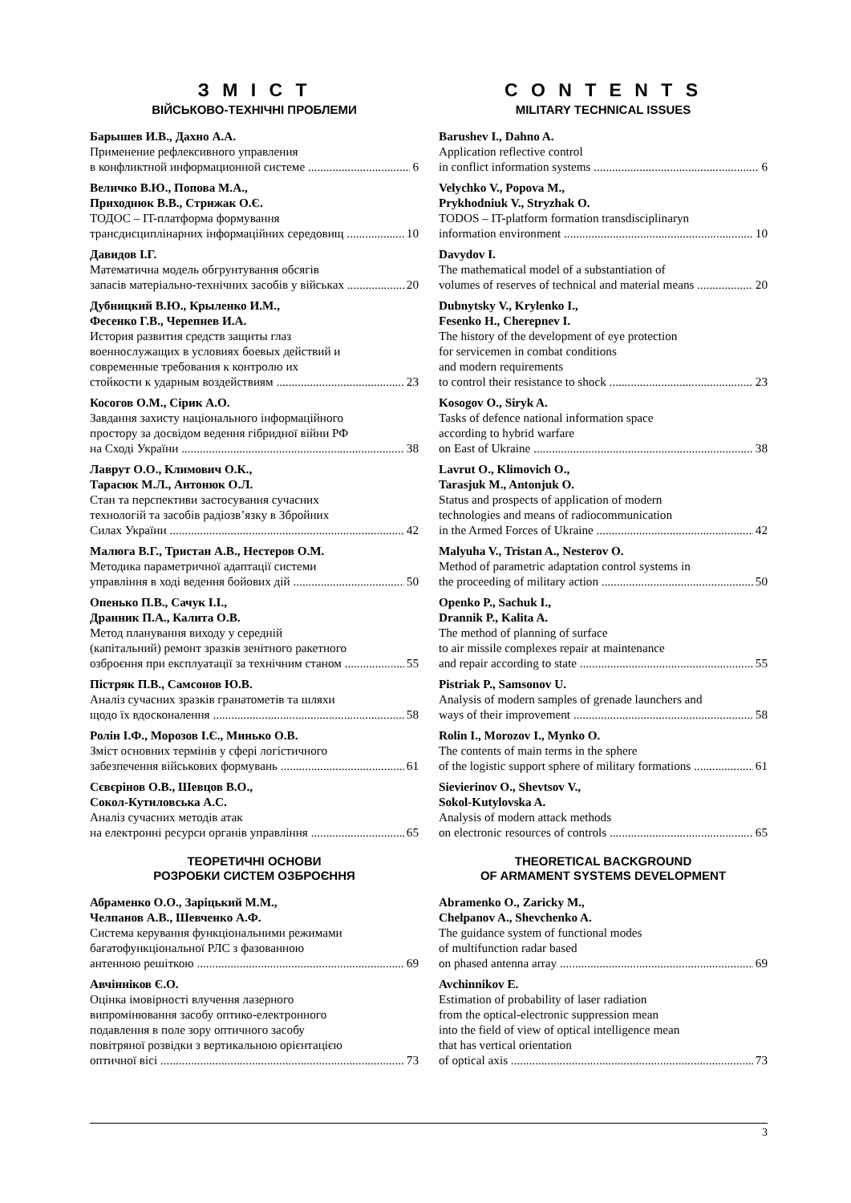З М І С Т
ВІЙСЬКОВО-ТЕХНІЧНІ ПРОБЛЕМИ
Барышев И.В., Дахно А.А.
Применение рефлексивного управления
в конфликтной информационной системе 6
Величко В.Ю., Попова М.А.,
Приходнюк В.В., Стрижак О.Є.
ТОДОС – IT-платформа формування
трансдисциплінарних інформаційних середовищ 10
Давидов І.Г.
Математична модель обгрунтування обсягів
запасів матеріально-технічних засобів у військах 20
Дубницкий В.Ю., Крыленко И.М.,
Фесенко Г.В., Черепнев И.А.
История развития средств защиты глаз
военнослужащих в условиях боевых действий и
современные требования к контролю их
стойкости к ударным воздействиям 23
Косогов О.М., Сірик А.О.
Завдання захисту національного інформаційного
простору за досвідом ведення гібридної війни РФ
на Сході України 38
Лаврут О.О., Климович О.К.,
Тарасюк М.Л., Антонюк О.Л.
Стан та перспективи застосування сучасних
технологій та засобів радіозв’язку в Збройних
Силах України 42
Малюга В.Г., Тристан А.В., Нестеров О.М.
Методика параметричної адаптації системи
управління в ході ведення бойових дій 50
Опенько П.В., Сачук І.І.,
Дранник П.А., Калита О.В.
Метод планування виходу у середній
(капітальний) ремонт зразків зенітного ракетного
озброєння при експлуатації за технічним станом 55
Пістряк П.В., Самсонов Ю.В.
Аналіз сучасних зразків гранатометів та шляхи
щодо їх вдосконалення 58
Ролін І.Ф., Морозов І.Є., Минько О.В.
Зміст основних термінів у сфері логістичного
забезпечення військових формувань 61
Сєвєрінов О.В., Шевцов В.О.,
Сокол-Кутиловська А.С.
Аналіз сучасних методів атак
на електронні ресурси органів управління 65
ТЕОРЕТИЧНІ ОСНОВИ
РОЗРОБКИ СИСТЕМ ОЗБРОЄННЯ
Абраменко О.О., Заріцький М.М.,
Челпанов А.В., Шевченко А.Ф.
Система керування функціональними режимами
багатофункціональної РЛС з фазованною
антенною решіткою 69
Авчінніков Є.О.
Оцінка імовірності влучення лазерного
випромінювання засобу оптико-електронного
подавлення в поле зору оптичного засобу
повітряної розвідки з вертикальною орієнтацією
оптичної вісі 73
C O N T E N T S
MILITARY TECHNICAL ISSUES
Barushev I., Dahno A.
Application reflective control
in conflict information systems 6
Velychko V., Popova M.,
Prykhodniuk V., Stryzhak O.
TODOS – IT-platform formation transdisciplinaryn
information environment 10
Davydov I.
The mathematical model of a substantiation of
volumes of reserves of technical and material means 20
Dubnytsky V., Krylenko I.,
Fesenko H., Cherepnev I.
The history of the development of eye protection
for servicemen in combat conditions
and modern requirements
to control their resistance to shock 23
Kosogov O., Siryk A.
Tasks of defence national information space
according to hybrid warfare
on East of Ukraine 38
Lavrut O., Klimovich O.,
Tarasjuk M., Antonjuk O.
Status and prospects of application of modern
technologies and means of radiocommunication
in the Armed Forces of Ukraine 42
Malyuha V., Tristan A., Nesterov O.
Method of parametric adaptation control systems in
the proceeding of military action 50
Openko P., Sachuk I.,
Drannik P., Kalita A.
The method of planning of surface
to air missile complexes repair at maintenance
and repair according to state 55
Pistriak P., Samsonov U.
Analysis of modern samples of grenade launchers and
ways of their improvement 58
Rolin I., Morozov I., Mynko O.
The contents of main terms in the sphere
of the logistic support sphere of military formations 61
Sievierinov O., Shevtsov V.,
Sokol-Kutylovska A.
Analysis of modern attack methods
on electronic resources of controls 65
THEORETICAL BACKGROUND
OF ARMAMENT SYSTEMS DEVELOPMENT
Abramenko O., Zaricky M.,
Chelpanov A., Shevchenko A.
The guidance system of functional modes
of multifunction radar based
on phased antenna array 69
Avchinnikov E.
Estimation of probability of laser radiation
from the optical-electronic suppression mean
into the field of view of optical intelligence mean
that has vertical orientation
of optical axis 73
3